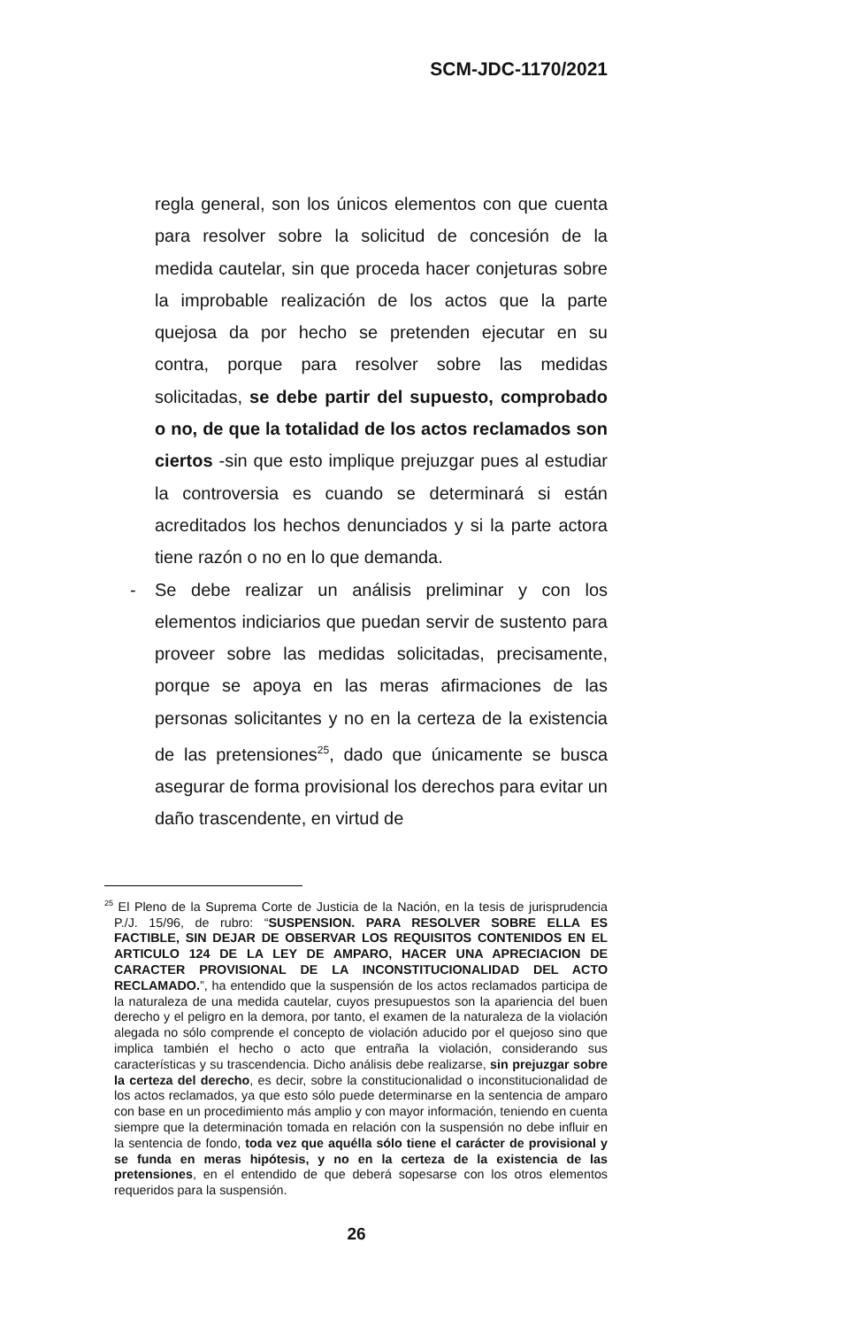SCM-JDC-1170/2021
regla general, son los únicos elementos con que cuenta para resolver sobre la solicitud de concesión de la medida cautelar, sin que proceda hacer conjeturas sobre la improbable realización de los actos que la parte quejosa da por hecho se pretenden ejecutar en su contra, porque para resolver sobre las medidas solicitadas, se debe partir del supuesto, comprobado o no, de que la totalidad de los actos reclamados son ciertos -sin que esto implique prejuzgar pues al estudiar la controversia es cuando se determinará si están acreditados los hechos denunciados y si la parte actora tiene razón o no en lo que demanda.
- Se debe realizar un análisis preliminar y con los elementos indiciarios que puedan servir de sustento para proveer sobre las medidas solicitadas, precisamente, porque se apoya en las meras afirmaciones de las personas solicitantes y no en la certeza de la existencia de las pretensiones<sup>25</sup>, dado que únicamente se busca asegurar de forma provisional los derechos para evitar un daño trascendente, en virtud de
<sup>25</sup> El Pleno de la Suprema Corte de Justicia de la Nación, en la tesis de jurisprudencia P./J. 15/96, de rubro: “SUSPENSION. PARA RESOLVER SOBRE ELLA ES FACTIBLE, SIN DEJAR DE OBSERVAR LOS REQUISITOS CONTENIDOS EN EL ARTICULO 124 DE LA LEY DE AMPARO, HACER UNA APRECIACION DE CARACTER PROVISIONAL DE LA INCONSTITUCIONALIDAD DEL ACTO RECLAMADO.”, ha entendido que la suspensión de los actos reclamados participa de la naturaleza de una medida cautelar, cuyos presupuestos son la apariencia del buen derecho y el peligro en la demora, por tanto, el examen de la naturaleza de la violación alegada no sólo comprende el concepto de violación aducido por el quejoso sino que implica también el hecho o acto que entraña la violación, considerando sus características y su trascendencia. Dicho análisis debe realizarse, sin prejuzgar sobre la certeza del derecho, es decir, sobre la constitucionalidad o inconstitucionalidad de los actos reclamados, ya que esto sólo puede determinarse en la sentencia de amparo con base en un procedimiento más amplio y con mayor información, teniendo en cuenta siempre que la determinación tomada en relación con la suspensión no debe influir en la sentencia de fondo, toda vez que aquélla sólo tiene el carácter de provisional y se funda en meras hipótesis, y no en la certeza de la existencia de las pretensiones, en el entendido de que deberá sopesarse con los otros elementos requeridos para la suspensión.
26